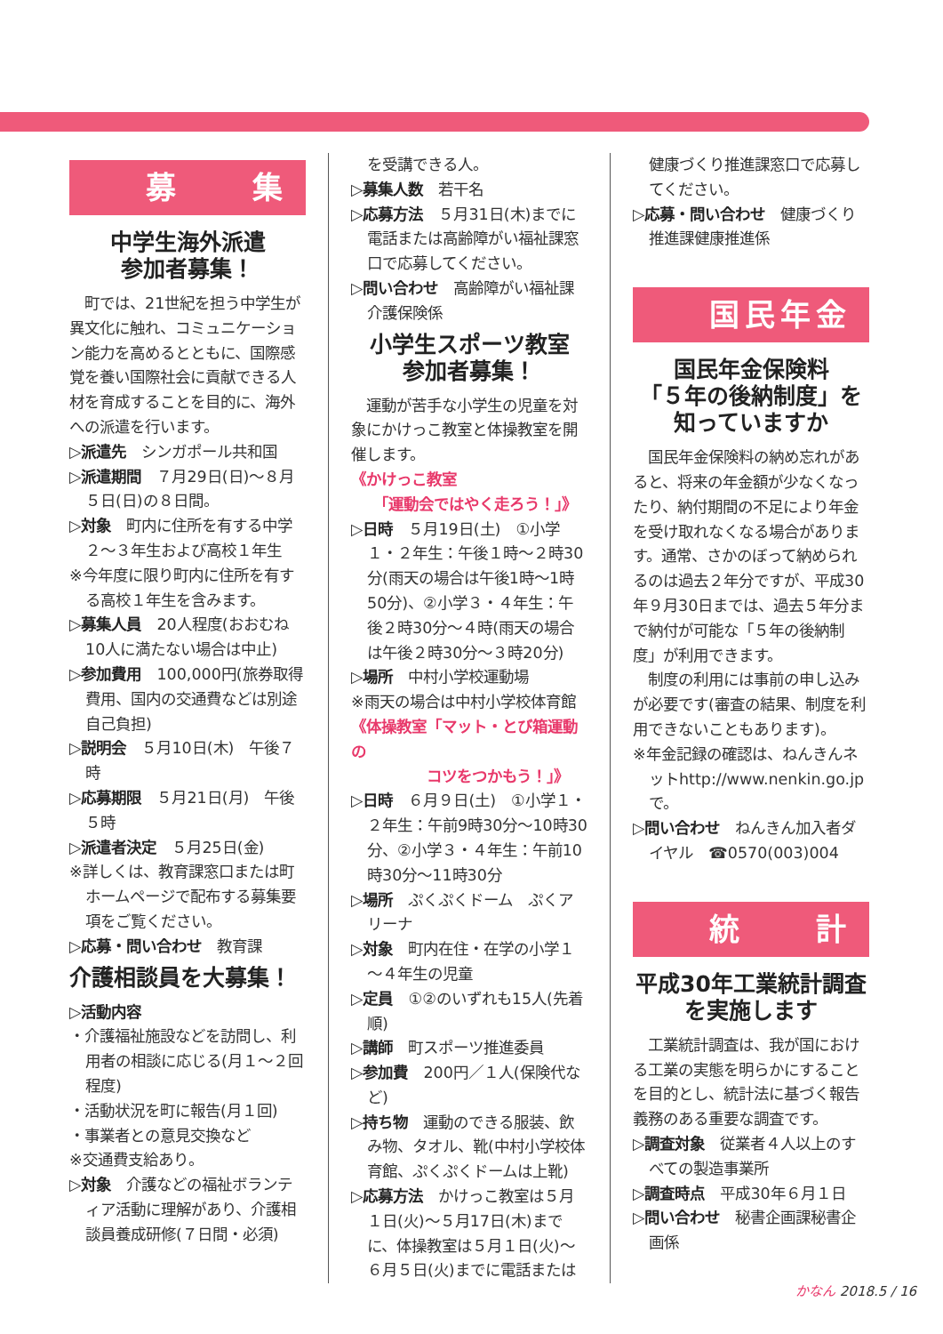募　　集
中学生海外派遣
参加者募集！
　町では、21世紀を担う中学生が異文化に触れ、コミュニケーション能力を高めるとともに、国際感覚を養い国際社会に貢献できる人材を育成することを目的に、海外への派遣を行います。
▷派遣先　シンガポール共和国
▷派遣期間　７月29日(日)～８月５日(日)の８日間。
▷対象　町内に住所を有する中学２～３年生および高校１年生
※今年度に限り町内に住所を有する高校１年生を含みます。
▷募集人員　20人程度(おおむね10人に満たない場合は中止)
▷参加費用　100,000円(旅券取得費用、国内の交通費などは別途自己負担)
▷説明会　５月10日(木)　午後７時
▷応募期限　５月21日(月)　午後５時
▷派遣者決定　５月25日(金)
※詳しくは、教育課窓口または町ホームページで配布する募集要項をご覧ください。
▷応募・問い合わせ　教育課
介護相談員を大募集！
▷活動内容
・介護福祉施設などを訪問し、利用者の相談に応じる(月１～２回程度)
・活動状況を町に報告(月１回)
・事業者との意見交換など
※交通費支給あり。
▷対象　介護などの福祉ボランティア活動に理解があり、介護相談員養成研修(７日間・必須)
を受講できる人。
▷募集人数　若干名
▷応募方法　５月31日(木)までに電話または高齢障がい福祉課窓口で応募してください。
▷問い合わせ　高齢障がい福祉課介護保険係
小学生スポーツ教室
参加者募集！
　運動が苦手な小学生の児童を対象にかけっこ教室と体操教室を開催します。
《かけっこ教室
　　「運動会ではやく走ろう！」》
▷日時　５月19日(土)　①小学１・２年生：午後１時～２時30分(雨天の場合は午後1時～1時50分)、②小学３・４年生：午後２時30分～４時(雨天の場合は午後２時30分～３時20分)
▷場所　中村小学校運動場
※雨天の場合は中村小学校体育館
《体操教室「マット・とび箱運動の
　　　　　コツをつかもう！」》
▷日時　６月９日(土)　①小学１・２年生：午前9時30分～10時30分、②小学３・４年生：午前10時30分～11時30分
▷場所　ぷくぷくドーム　ぷくアリーナ
▷対象　町内在住・在学の小学１～４年生の児童
▷定員　①②のいずれも15人(先着順)
▷講師　町スポーツ推進委員
▷参加費　200円／１人(保険代など)
▷持ち物　運動のできる服装、飲み物、タオル、靴(中村小学校体育館、ぷくぷくドームは上靴)
▷応募方法　かけっこ教室は５月１日(火)～５月17日(木)までに、体操教室は５月１日(火)～６月５日(火)までに電話または
健康づくり推進課窓口で応募してください。
▷応募・問い合わせ　健康づくり推進課健康推進係
国民年金
国民年金保険料
「５年の後納制度」を
知っていますか
　国民年金保険料の納め忘れがあると、将来の年金額が少なくなったり、納付期間の不足により年金を受け取れなくなる場合があります。通常、さかのぼって納められるのは過去２年分ですが、平成30年９月30日までは、過去５年分まで納付が可能な「５年の後納制度」が利用できます。
　制度の利用には事前の申し込みが必要です(審査の結果、制度を利用できないこともあります)。
※年金記録の確認は、ねんきんネットhttp://www.nenkin.go.jpで。
▷問い合わせ　ねんきん加入者ダイヤル　☎0570(003)004
統　　計
平成30年工業統計調査
を実施します
　工業統計調査は、我が国における工業の実態を明らかにすることを目的とし、統計法に基づく報告義務のある重要な調査です。
▷調査対象　従業者４人以上のすべての製造事業所
▷調査時点　平成30年６月１日
▷問い合わせ　秘書企画課秘書企画係
かなん 2018.5 / 16